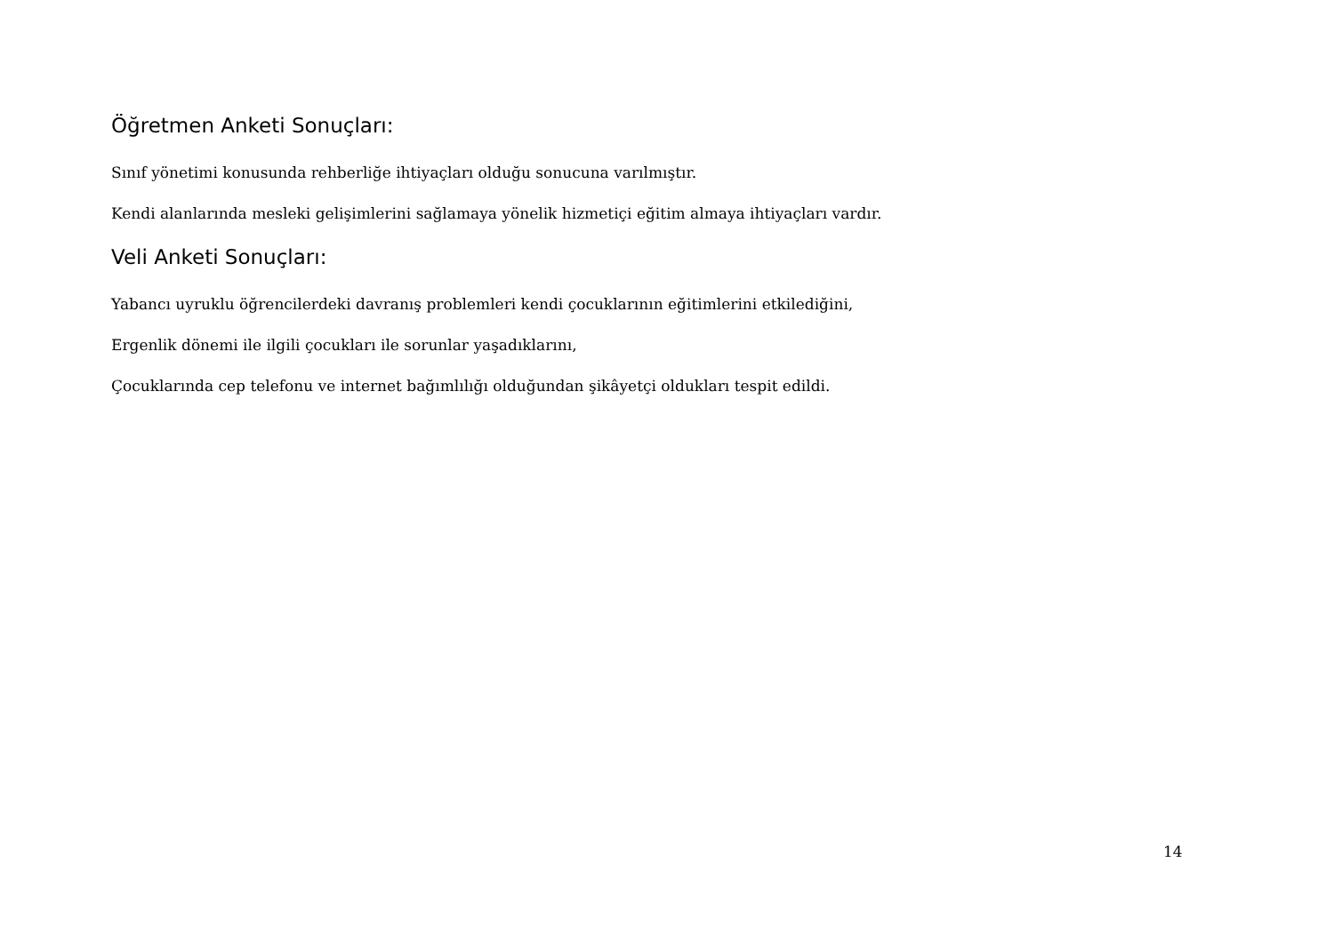Öğretmen Anketi Sonuçları:
Sınıf yönetimi konusunda rehberliğe ihtiyaçları olduğu sonucuna varılmıştır.
Kendi alanlarında mesleki gelişimlerini sağlamaya yönelik hizmetiçi eğitim almaya ihtiyaçları vardır.
Veli Anketi Sonuçları:
Yabancı uyruklu öğrencilerdeki davranış problemleri kendi çocuklarının eğitimlerini etkilediğini,
Ergenlik dönemi ile ilgili çocukları ile sorunlar yaşadıklarını,
Çocuklarında cep telefonu ve internet bağımlılığı olduğundan şikâyetçi oldukları tespit edildi.
14